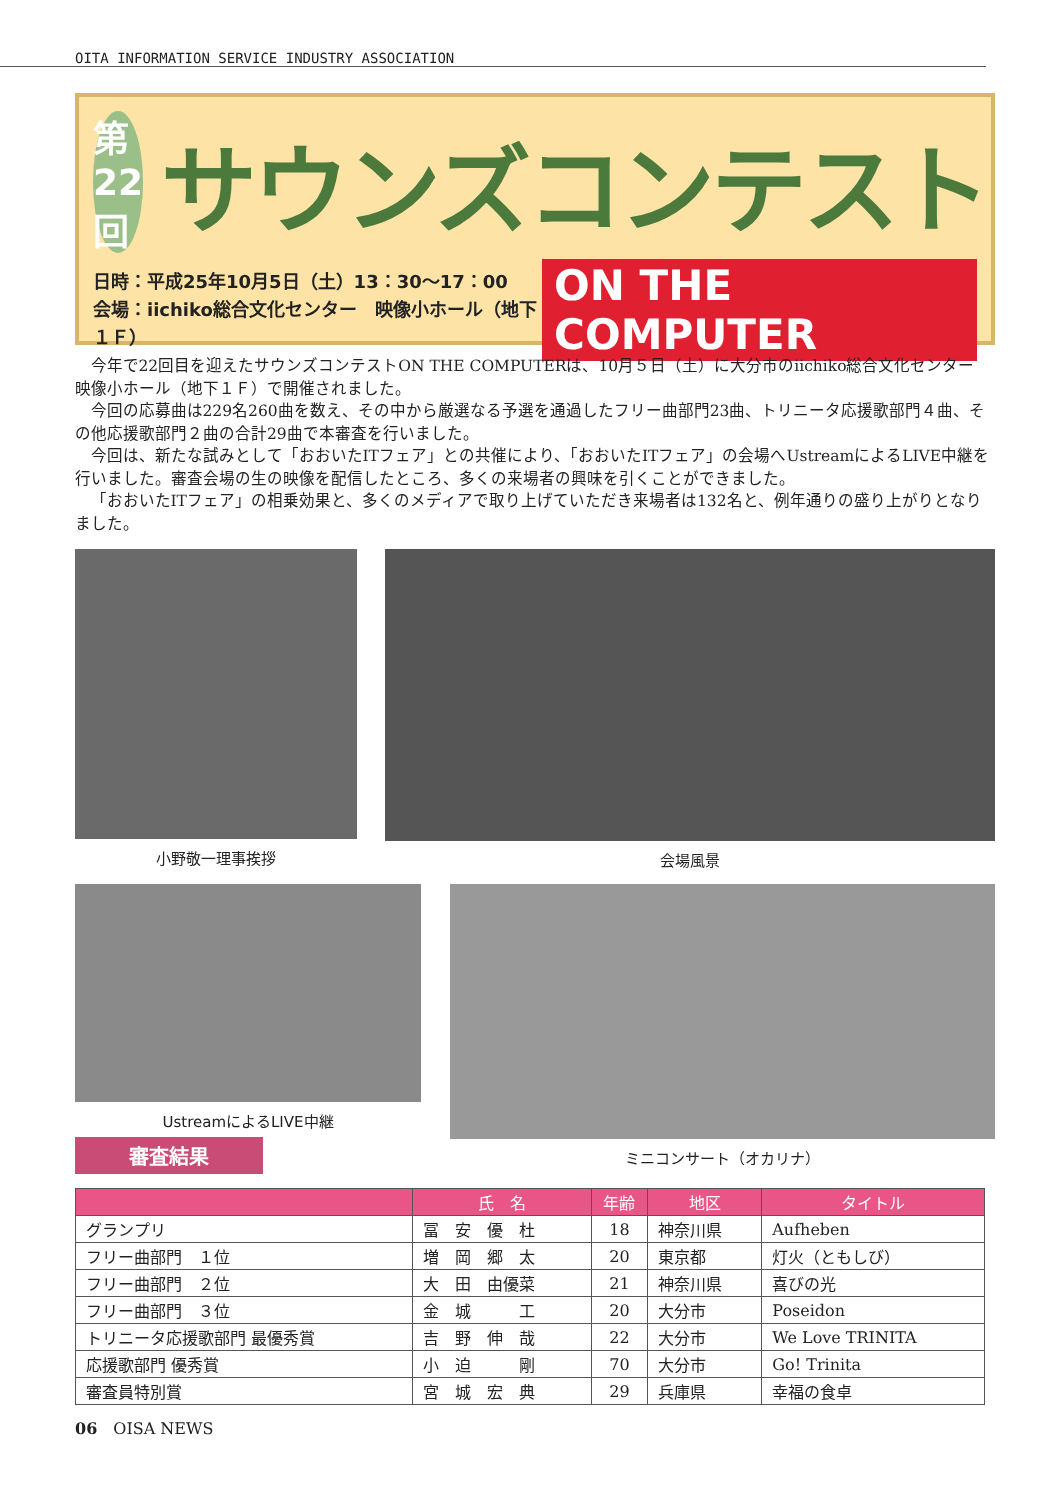OITA INFORMATION SERVICE INDUSTRY ASSOCIATION
第22回
サウンズコンテスト
日時：平成25年10月5日（土）13：30～17：00
会場：iichiko総合文化センター　映像小ホール（地下１Ｆ）
ON THE COMPUTER
今年で22回目を迎えたサウンズコンテストON THE COMPUTERは、10月５日（土）に大分市のiichiko総合文化センター　映像小ホール（地下１Ｆ）で開催されました。
今回の応募曲は229名260曲を数え、その中から厳選なる予選を通過したフリー曲部門23曲、トリニータ応援歌部門４曲、その他応援歌部門２曲の合計29曲で本審査を行いました。
今回は、新たな試みとして「おおいたITフェア」との共催により、「おおいたITフェア」の会場へUstreamによるLIVE中継を行いました。審査会場の生の映像を配信したところ、多くの来場者の興味を引くことができました。
「おおいたITフェア」の相乗効果と、多くのメディアで取り上げていただき来場者は132名と、例年通りの盛り上がりとなりました。
小野敬一理事挨拶 会場風景
UstreamによるLIVE中継
審査結果
ミニコンサート（オカリナ）
| | 氏 名 | 年齢 | 地区 | タイトル |
| --- | --- | --- | --- | --- |
| グランプリ | 冨 安 優 杜 | 18 | 神奈川県 | Aufheben |
| フリー曲部門 １位 | 増 岡 郷 太 | 20 | 東京都 | 灯火（ともしび） |
| フリー曲部門 ２位 | 大 田 由優菜 | 21 | 神奈川県 | 喜びの光 |
| フリー曲部門 ３位 | 金 城 工 | 20 | 大分市 | Poseidon |
| トリニータ応援歌部門 最優秀賞 | 吉 野 伸 哉 | 22 | 大分市 | We Love TRINITA |
| 応援歌部門 優秀賞 | 小 迫 剛 | 70 | 大分市 | Go! Trinita |
| 審査員特別賞 | 宮 城 宏 典 | 29 | 兵庫県 | 幸福の食卓 |
06　OISA NEWS